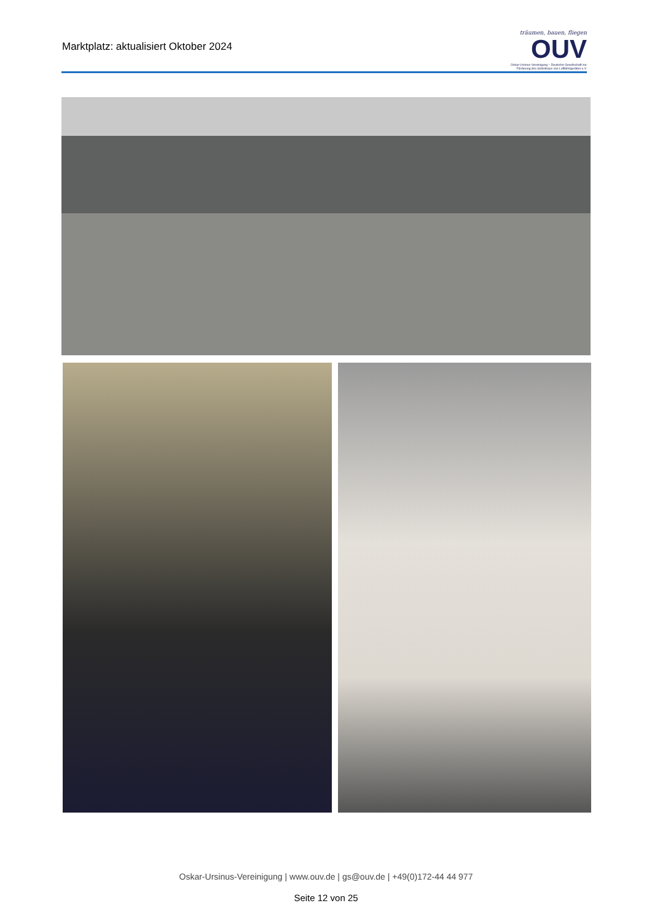Marktplatz: aktualisiert Oktober 2024
träumen, bauen, fliegen
OUV
Oskar-Ursinus-Vereinigung – Deutsche Gesellschaft zur Förderung des Selbstbaus von Luftfahrtgeräten e.V.
Oskar-Ursinus-Vereinigung | www.ouv.de | gs@ouv.de | +49(0)172-44 44 977
Seite 12 von 25